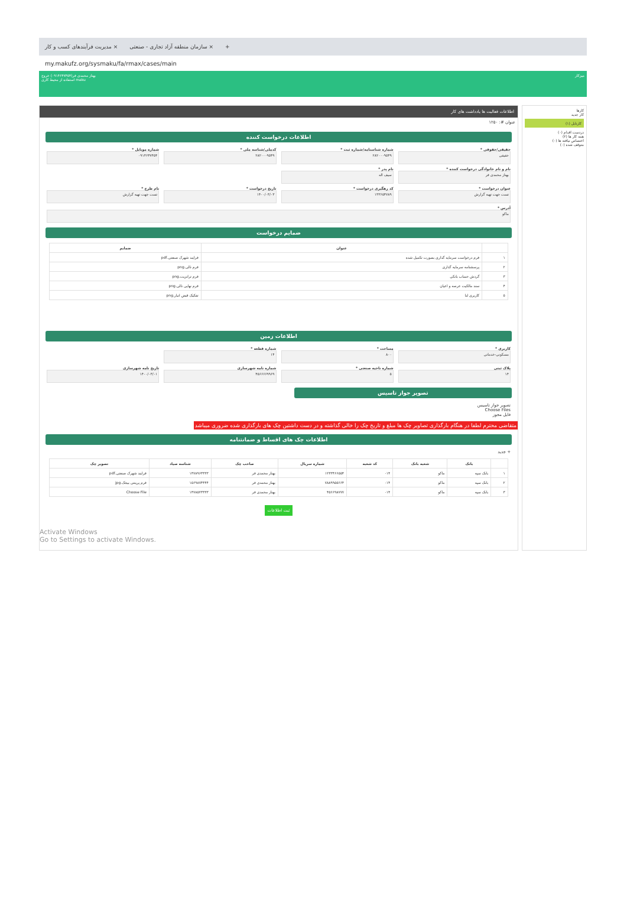مدیریت فرآیندهای کسب و کار × سازمان منطقه آزاد تجاری - صنعتی × +
my.makufz.org/sysmaku/fa/rmax/cases/main
بهناز محمدی فر(۰۹۱۴۶۴۷۴۵۴) خروج
استفاده از محیط کاری maku میزکار
کارها
کار جدید
کارتابل (۱)
دردست اقدام (۰)
همه کار ها (۲)
اختصاص نیافته ها (۰)
متوقف شده (۰)
اطلاعات فعالیت ها یادداشت های کار
عنوان #: ۱۲۵۰
اطلاعات درخواست کننده
حقیقی/حقوقی *
حقیقی
شماره شناسنامه/شماره ثبت *
۲۸۲۰۰۰۹۵۴۹
کدملی/شناسه ملی *
۲۸۲۰۰۰۹۵۴۹
شماره موبایل *
۰۹۱۴۶۴۷۴۵۴
نام و نام خانوادگی درخواست کننده *
بهناز محمدی فر
نام پدر *
سیف اله
عنوان درخواست *
تست جهت تهیه گزارش
کد رهگیری درخواست *
۱۳۳۶۵۴۷۸۹
تاریخ درخواست *
۱۴۰۰/۰۳/۰۳
نام طرح *
تست جهت تهیه گزارش
آدرس *
ماکو
ضمایم درخواست
| | عنوان | ضمایم |
| --- | --- | --- |
| ۱ | فرم درخواست سرمایه گذاری بصورت تکمیل شده | فرایند شهرک صنعتی.pdf |
| ۲ | پرسشنامه سرمایه گذاری | فرم نالی.png |
| ۳ | گردش حساب بانکی | فرم ترانزیت.png |
| ۴ | سند مالکیت عرصه و اعیان | فرم نهایی نالی.png |
| ۵ | کاربری لنا | تفکیک قبض انبار.png |
اطلاعات زمین
کاربری *
مسکونی-خدماتی
مساحت *
۸۰۰
شماره قطعه *
۱۴
پلاک ثبتی
۱۴
شماره ناحیه صنعتی *
۵
شماره نامه شهرسازی
۴۵۶۶۶۶۹۹۶۹
تاریخ نامه شهرسازی
۱۴۰۰/۰۳/۰۱
تصویر جواز تاسیس
تصویر جواز تاسیس
Choose Files
فایل مجوز
متقاضی محترم لطفا در هنگام بارگذاری تصاویر چک ها مبلغ و تاریخ چک را خالی گذاشته و در دست داشتین چک های بارگذاری شده ضروری میباشد
اطلاعات چک های اقساط و ضمانتنامه
+ جدید
| | بانک | شعبه بانک | کد شعبه | شماره سریال | صاحب چک | شناسه صیاد | تصویر چک |
| --- | --- | --- | --- | --- | --- | --- | --- |
| ۱ | بانک سپه | ماکو | ۰۱۴ | ۱۲۳۳۴۶۶۵۵۴ | بهناز محمدی فر | ۱۴۷۸۹۶۳۳۳۳ | فرایند شهرک صنعتی.pdf |
| ۲ | بانک سپه | ماکو | ۰۱۴ | ۷۸۸۹۹۵۵۶۶۴ | بهناز محمدی فر | ۱۵۶۹۸۷۴۴۴۴ | فرم پرینتی بیجک.jpg |
| ۳ | بانک سپه | ماکو | ۰۱۴ | ۴۵۶۶۹۸۷۷۷ | بهناز محمدی فر | ۱۴۷۸۵۲۳۳۳۳ | Choose File |
ثبت اطلاعات
Activate Windows
Go to Settings to activate Windows.